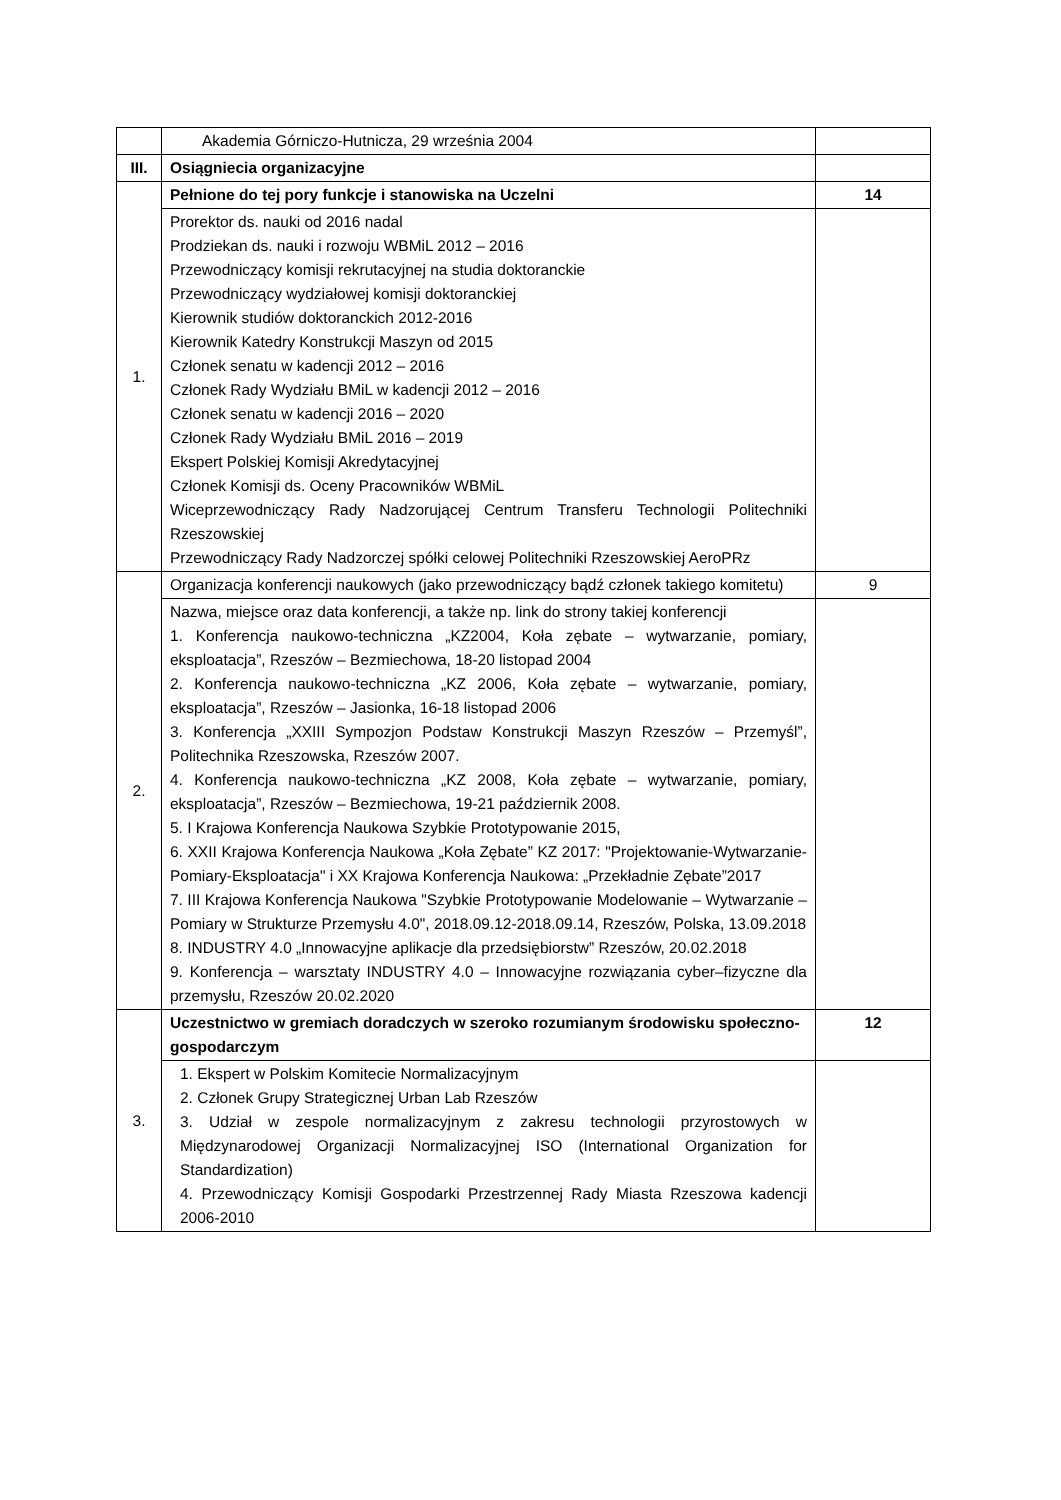| | Akademia Górniczo-Hutnicza, 29 września 2004 | |
| III. | Osiągniecia organizacyjne | |
| 1. | Pełnione do tej pory funkcje i stanowiska na Uczelni | 14 |
| | Prorektor ds. nauki od 2016 nadal Prodziekan ds. nauki i rozwoju WBMiL 2012 – 2016 Przewodniczący komisji rekrutacyjnej na studia doktoranckie Przewodniczący wydziałowej komisji doktoranckiej Kierownik studiów doktoranckich 2012-2016 Kierownik Katedry Konstrukcji Maszyn od 2015 Członek senatu w kadencji 2012 – 2016 Członek Rady Wydziału BMiL w kadencji 2012 – 2016 Członek senatu w kadencji 2016 – 2020 Członek Rady Wydziału BMiL 2016 – 2019 Ekspert Polskiej Komisji Akredytacyjnej Członek Komisji ds. Oceny Pracowników WBMiL Wiceprzewodniczący Rady Nadzorującej Centrum Transferu Technologii Politechniki Rzeszowskiej Przewodniczący Rady Nadzorczej spółki celowej Politechniki Rzeszowskiej AeroPRz | |
| 2. | Organizacja konferencji naukowych (jako przewodniczący bądź członek takiego komitetu) | 9 |
| | Nazwa, miejsce oraz data konferencji, a także np. link do strony takiej konferencji 1. Konferencja naukowo-techniczna „KZ2004, Koła zębate – wytwarzanie, pomiary, eksploatacja”, Rzeszów – Bezmiechowa, 18-20 listopad 2004 2. Konferencja naukowo-techniczna „KZ 2006, Koła zębate – wytwarzanie, pomiary, eksploatacja”, Rzeszów – Jasionka, 16-18 listopad 2006 3. Konferencja „XXIII Sympozjon Podstaw Konstrukcji Maszyn Rzeszów – Przemyśl”, Politechnika Rzeszowska, Rzeszów 2007. 4. Konferencja naukowo-techniczna „KZ 2008, Koła zębate – wytwarzanie, pomiary, eksploatacja”, Rzeszów – Bezmiechowa, 19-21 październik 2008. 5. I Krajowa Konferencja Naukowa Szybkie Prototypowanie 2015, 6. XXII Krajowa Konferencja Naukowa „Koła Zębate” KZ 2017: "Projektowanie-Wytwarzanie-Pomiary-Eksploatacja" i XX Krajowa Konferencja Naukowa: „Przekładnie Zębate”2017 7. III Krajowa Konferencja Naukowa "Szybkie Prototypowanie Modelowanie – Wytwarzanie – Pomiary w Strukturze Przemysłu 4.0", 2018.09.12-2018.09.14, Rzeszów, Polska, 13.09.2018 8. INDUSTRY 4.0 „Innowacyjne aplikacje dla przedsiębiorstw” Rzeszów, 20.02.2018 9. Konferencja – warsztaty INDUSTRY 4.0 – Innowacyjne rozwiązania cyber–fizyczne dla przemysłu, Rzeszów 20.02.2020 | |
| 3. | Uczestnictwo w gremiach doradczych w szeroko rozumianym środowisku społeczno-gospodarczym | 12 |
| | 1. Ekspert w Polskim Komitecie Normalizacyjnym 2. Członek Grupy Strategicznej Urban Lab Rzeszów 3. Udział w zespole normalizacyjnym z zakresu technologii przyrostowych w Międzynarodowej Organizacji Normalizacyjnej ISO (International Organization for Standardization) 4. Przewodniczący Komisji Gospodarki Przestrzennej Rady Miasta Rzeszowa kadencji 2006-2010 | |